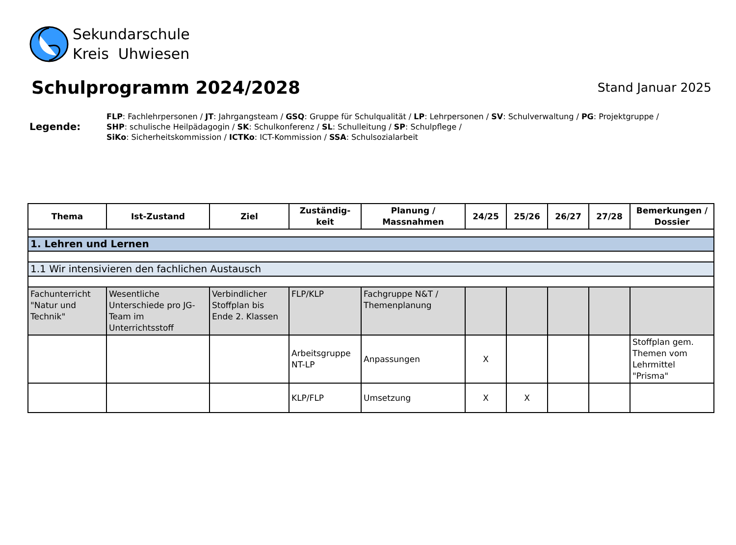Sekundarschule
Kreis Uhwiesen
Schulprogramm 2024/2028
Stand Januar 2025
Legende:
FLP: Fachlehrpersonen / JT: Jahrgangsteam / GSQ: Gruppe für Schulqualität / LP: Lehrpersonen / SV: Schulverwaltung / PG: Projektgruppe /
SHP: schulische Heilpädagogin / SK: Schulkonferenz / SL: Schulleitung / SP: Schulpflege /
SiKo: Sicherheitskommission / ICTKo: ICT-Kommission / SSA: Schulsozialarbeit
| Thema | Ist-Zustand | Ziel | Zuständig- keit | Planung / Massnahmen | 24/25 | 25/26 | 26/27 | 27/28 | Bemerkungen / Dossier |
| --- | --- | --- | --- | --- | --- | --- | --- | --- | --- |
| 1. Lehren und Lernen | | | | | | | | | |
| 1.1 Wir intensivieren den fachlichen Austausch | | | | | | | | | |
| Fachunterricht "Natur und Technik" | Wesentliche Unterschiede pro JG-Team im Unterrichtsstoff | Verbindlicher Stoffplan bis Ende 2. Klassen | FLP/KLP | Fachgruppe N&T / Themenplanung | | | | | |
| | | | Arbeitsgruppe NT-LP | Anpassungen | X | | | | Stoffplan gem. Themen vom Lehrmittel "Prisma" |
| | | | KLP/FLP | Umsetzung | X | X | | | |